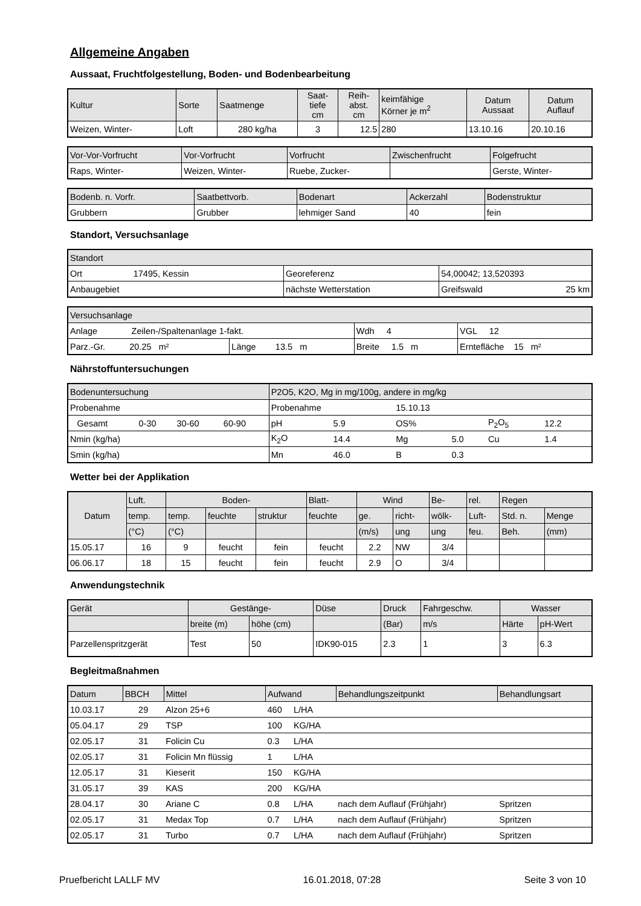Allgemeine Angaben
Aussaat, Fruchtfolgestellung, Boden- und Bodenbearbeitung
| Kultur | Sorte | Saatmenge | Saat- tiefe cm | Reih- abst. cm | keimfähige Körner je m<sup>2</sup> | Datum Aussaat | Datum Auflauf |
| --- | --- | --- | --- | --- | --- | --- | --- |
| Weizen, Winter- | Loft | 280 kg/ha | 3 | 12.5 | 280 | 13.10.16 | 20.10.16 |
| Vor-Vor-Vorfrucht | Vor-Vorfrucht | Vorfrucht | Zwischenfrucht | Folgefrucht |
| --- | --- | --- | --- | --- |
| Raps, Winter- | Weizen, Winter- | Ruebe, Zucker- | | Gerste, Winter- |
| Bodenb. n. Vorfr. | Saatbettvorb. | Bodenart | Ackerzahl | Bodenstruktur |
| --- | --- | --- | --- | --- |
| Grubbern | Grubber | lehmiger Sand | 40 | fein |
Standort, Versuchsanlage
| Standort | | |
| --- | --- | --- |
| Ort 17495, Kessin | Georeferenz | 54,00042; 13,520393 |
| Anbaugebiet | nächste Wetterstation | Greifswald 25 km |
| Versuchsanlage | | | |
| --- | --- | --- | --- |
| Anlage Zeilen-/Spaltenanlage 1-fakt. | | Wdh 4 | VGL 12 |
| Parz.-Gr. 20.25 m² | Länge 13.5 m | Breite 1.5 m | Erntefläche 15 m² |
Nährstoffuntersuchungen
| Bodenuntersuchung | | | | | P2O5, K2O, Mg in mg/100g, andere in mg/kg | | | | | |
| --- | --- | --- | --- | --- | --- | --- | --- | --- | --- | --- |
| Probenahme | | | | | Probenahme | | 15.10.13 | | | |
| | Gesamt | 0-30 | 30-60 | 60-90 | pH | 5.9 | OS% | | P<sub>2</sub>O<sub>5</sub> | 12.2 |
| Nmin (kg/ha) | | | | | K<sub>2</sub>O | 14.4 | Mg | 5.0 | Cu | 1.4 |
| Smin (kg/ha) | | | | | Mn | 46.0 | B | 0.3 | | |
Wetter bei der Applikation
| Datum | Luft. | Boden- | | | Blatt- | Wind | | Be- | rel. | Regen | |
| --- | --- | --- | --- | --- | --- | --- | --- | --- | --- | --- | --- |
| | temp. | temp. | feuchte | struktur | feuchte | ge. | richt- | wölk- | Luft- | Std. n. | Menge |
| | (°C) | (°C) | | | | (m/s) | ung | ung | feu. | Beh. | (mm) |
| 15.05.17 | 16 | 9 | feucht | fein | feucht | 2.2 | NW | 3/4 | | | |
| 06.06.17 | 18 | 15 | feucht | fein | feucht | 2.9 | O | 3/4 | | | |
Anwendungstechnik
| Gerät | Gestänge- | | Düse | Druck | Fahrgeschw. | Wasser | |
| --- | --- | --- | --- | --- | --- | --- | --- |
| | breite (m) | höhe (cm) | | (Bar) | m/s | Härte | pH-Wert |
| Parzellenspritzgerät | Test | 50 | IDK90-015 | 2.3 | 1 | 3 | 6.3 |
Begleitmaßnahmen
| Datum | BBCH | Mittel | Aufwand | | Behandlungszeitpunkt | Behandlungsart |
| --- | --- | --- | --- | --- | --- | --- |
| 10.03.17 | 29 | Alzon 25+6 | 460 | L/HA | | |
| 05.04.17 | 29 | TSP | 100 | KG/HA | | |
| 02.05.17 | 31 | Folicin Cu | 0.3 | L/HA | | |
| 02.05.17 | 31 | Folicin Mn flüssig | 1 | L/HA | | |
| 12.05.17 | 31 | Kieserit | 150 | KG/HA | | |
| 31.05.17 | 39 | KAS | 200 | KG/HA | | |
| 28.04.17 | 30 | Ariane C | 0.8 | L/HA | nach dem Auflauf (Frühjahr) | Spritzen |
| 02.05.17 | 31 | Medax Top | 0.7 | L/HA | nach dem Auflauf (Frühjahr) | Spritzen |
| 02.05.17 | 31 | Turbo | 0.7 | L/HA | nach dem Auflauf (Frühjahr) | Spritzen |
Pruefbericht LALLF MV 16.01.2018, 07:28 Seite 3 von 10